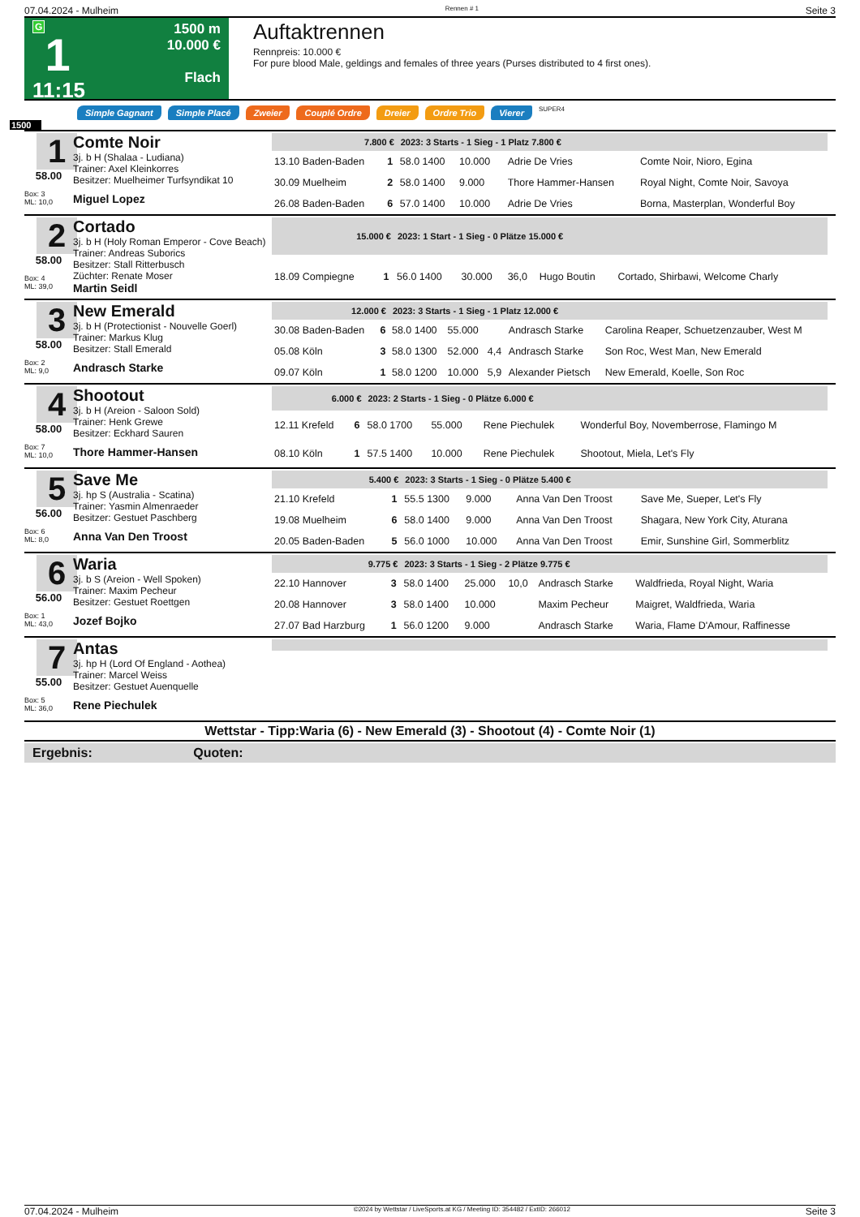07.04.2024 - Mulheim Rennen # 1 Seite 3
G
1
11:15
1500 m
10.000 €
Flach
Auftaktrennen
Rennpreis: 10.000 €
For pure blood Male, geldings and females of three years (Purses distributed to 4 first ones).
Simple Gagnant Simple Placé Zweier Couplé Ordre Dreier Ordre Trio Vierer SUPER4
1500
1
58.00
Box: 3
ML: 10,0
Comte Noir
3j. b H (Shalaa - Ludiana)
Trainer: Axel Kleinkorres
Besitzer: Muelheimer Turfsyndikat 10
Miguel Lopez
| 7.800 € | | 2023: 3 Starts - 1 Sieg - 1 Platz 7.800 € | | | | |
| --- | --- | --- | --- | --- | --- | --- |
| 13.10 Baden-Baden | 1 | 58.0 1400 | 10.000 | | Adrie De Vries | Comte Noir, Nioro, Egina |
| 30.09 Muelheim | 2 | 58.0 1400 | 9.000 | | Thore Hammer-Hansen | Royal Night, Comte Noir, Savoya |
| 26.08 Baden-Baden | 6 | 57.0 1400 | 10.000 | | Adrie De Vries | Borna, Masterplan, Wonderful Boy |
2
58.00
Box: 4
ML: 39,0
Cortado
3j. b H (Holy Roman Emperor - Cove Beach)
Trainer: Andreas Suborics
Besitzer: Stall Ritterbusch
Züchter: Renate Moser
Martin Seidl
| 15.000 € | | 2023: 1 Start - 1 Sieg - 0 Plätze 15.000 € | | | | |
| --- | --- | --- | --- | --- | --- | --- |
| 18.09 Compiegne | 1 | 56.0 1400 | 30.000 | 36,0 | Hugo Boutin | Cortado, Shirbawi, Welcome Charly |
3
58.00
Box: 2
ML: 9,0
New Emerald
3j. b H (Protectionist - Nouvelle Goerl)
Trainer: Markus Klug
Besitzer: Stall Emerald
Andrasch Starke
| 12.000 € | | 2023: 3 Starts - 1 Sieg - 1 Platz 12.000 € | | | | |
| --- | --- | --- | --- | --- | --- | --- |
| 30.08 Baden-Baden | 6 | 58.0 1400 | 55.000 | | Andrasch Starke | Carolina Reaper, Schuetzenzauber, West M |
| 05.08 Köln | 3 | 58.0 1300 | 52.000 | 4,4 | Andrasch Starke | Son Roc, West Man, New Emerald |
| 09.07 Köln | 1 | 58.0 1200 | 10.000 | 5,9 | Alexander Pietsch | New Emerald, Koelle, Son Roc |
4
58.00
Box: 7
ML: 10,0
Shootout
3j. b H (Areion - Saloon Sold)
Trainer: Henk Grewe
Besitzer: Eckhard Sauren
Thore Hammer-Hansen
| 6.000 € | | 2023: 2 Starts - 1 Sieg - 0 Plätze 6.000 € | | | | |
| --- | --- | --- | --- | --- | --- | --- |
| 12.11 Krefeld | 6 | 58.0 1700 | 55.000 | | Rene Piechulek | Wonderful Boy, Novemberrose, Flamingo M |
| 08.10 Köln | 1 | 57.5 1400 | 10.000 | | Rene Piechulek | Shootout, Miela, Let's Fly |
5
56.00
Box: 6
ML: 8,0
Save Me
3j. hp S (Australia - Scatina)
Trainer: Yasmin Almenraeder
Besitzer: Gestuet Paschberg
Anna Van Den Troost
| 5.400 € | | 2023: 3 Starts - 1 Sieg - 0 Plätze 5.400 € | | | | |
| --- | --- | --- | --- | --- | --- | --- |
| 21.10 Krefeld | 1 | 55.5 1300 | 9.000 | | Anna Van Den Troost | Save Me, Sueper, Let's Fly |
| 19.08 Muelheim | 6 | 58.0 1400 | 9.000 | | Anna Van Den Troost | Shagara, New York City, Aturana |
| 20.05 Baden-Baden | 5 | 56.0 1000 | 10.000 | | Anna Van Den Troost | Emir, Sunshine Girl, Sommerblitz |
6
56.00
Box: 1
ML: 43,0
Waria
3j. b S (Areion - Well Spoken)
Trainer: Maxim Pecheur
Besitzer: Gestuet Roettgen
Jozef Bojko
| 9.775 € | | 2023: 3 Starts - 1 Sieg - 2 Plätze 9.775 € | | | | |
| --- | --- | --- | --- | --- | --- | --- |
| 22.10 Hannover | 3 | 58.0 1400 | 25.000 | 10,0 | Andrasch Starke | Waldfrieda, Royal Night, Waria |
| 20.08 Hannover | 3 | 58.0 1400 | 10.000 | | Maxim Pecheur | Maigret, Waldfrieda, Waria |
| 27.07 Bad Harzburg | 1 | 56.0 1200 | 9.000 | | Andrasch Starke | Waria, Flame D'Amour, Raffinesse |
7
55.00
Box: 5
ML: 36,0
Antas
3j. hp H (Lord Of England - Aothea)
Trainer: Marcel Weiss
Besitzer: Gestuet Auenquelle
Rene Piechulek
Wettstar - Tipp:Waria (6) - New Emerald (3) - Shootout (4) - Comte Noir (1)
Ergebnis: Quoten:
07.04.2024 - Mulheim ©2024 by Wettstar / LiveSports.at KG / Meeting ID: 354482 / ExtID: 266012 Seite 3